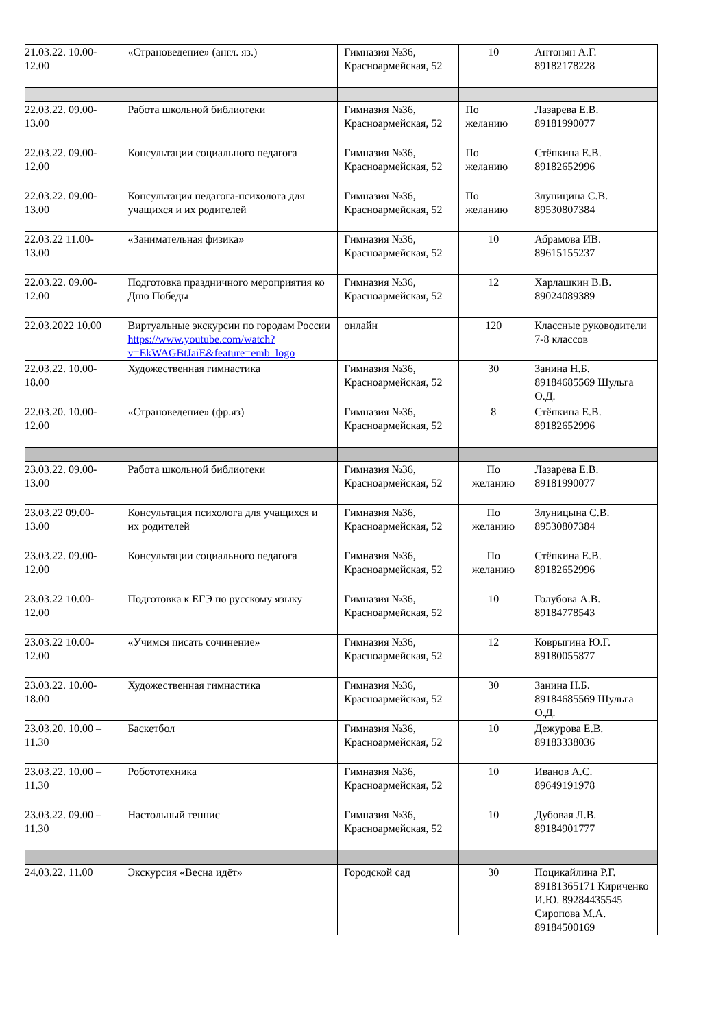| 21.03.22. 10.00-12.00 | «Страноведение» (англ. яз.) | Гимназия №36, Красноармейская, 52 | 10 | Антонян А.Г. 89182178228 |
| 22.03.22. 09.00-13.00 | Работа школьной библиотеки | Гимназия №36, Красноармейская, 52 | По желанию | Лазарева Е.В. 89181990077 |
| 22.03.22. 09.00-12.00 | Консультации социального педагога | Гимназия №36, Красноармейская, 52 | По желанию | Стёпкина Е.В. 89182652996 |
| 22.03.22. 09.00-13.00 | Консультация педагога-психолога для учащихся и их родителей | Гимназия №36, Красноармейская, 52 | По желанию | Злуницина С.В. 89530807384 |
| 22.03.22 11.00-13.00 | «Занимательная физика» | Гимназия №36, Красноармейская, 52 | 10 | Абрамова ИВ. 89615155237 |
| 22.03.22. 09.00-12.00 | Подготовка праздничного мероприятия ко Дню Победы | Гимназия №36, Красноармейская, 52 | 12 | Харлашкин В.В. 89024089389 |
| 22.03.2022 10.00 | Виртуальные экскурсии по городам России https://www.youtube.com/watch?v=EkWAGBtJaiE&feature=emb_logo | онлайн | 120 | Классные руководители 7-8 классов |
| 22.03.22. 10.00-18.00 | Художественная гимнастика | Гимназия №36, Красноармейская, 52 | 30 | Занина Н.Б. 89184685569 Шульга О.Д. |
| 22.03.20. 10.00-12.00 | «Страноведение» (фр.яз) | Гимназия №36, Красноармейская, 52 | 8 | Стёпкина Е.В. 89182652996 |
| 23.03.22. 09.00-13.00 | Работа школьной библиотеки | Гимназия №36, Красноармейская, 52 | По желанию | Лазарева Е.В. 89181990077 |
| 23.03.22 09.00-13.00 | Консультация психолога для учащихся и их родителей | Гимназия №36, Красноармейская, 52 | По желанию | Злуницына С.В. 89530807384 |
| 23.03.22. 09.00-12.00 | Консультации социального педагога | Гимназия №36, Красноармейская, 52 | По желанию | Стёпкина Е.В. 89182652996 |
| 23.03.22 10.00-12.00 | Подготовка к ЕГЭ по русскому языку | Гимназия №36, Красноармейская, 52 | 10 | Голубова А.В. 89184778543 |
| 23.03.22 10.00-12.00 | «Учимся писать сочинение» | Гимназия №36, Красноармейская, 52 | 12 | Коврыгина Ю.Г. 89180055877 |
| 23.03.22. 10.00-18.00 | Художественная гимнастика | Гимназия №36, Красноармейская, 52 | 30 | Занина Н.Б. 89184685569 Шульга О.Д. |
| 23.03.20. 10.00 – 11.30 | Баскетбол | Гимназия №36, Красноармейская, 52 | 10 | Дежурова Е.В. 89183338036 |
| 23.03.22. 10.00 – 11.30 | Робототехника | Гимназия №36, Красноармейская, 52 | 10 | Иванов А.С. 89649191978 |
| 23.03.22. 09.00 – 11.30 | Настольный теннис | Гимназия №36, Красноармейская, 52 | 10 | Дубовая Л.В. 89184901777 |
| 24.03.22. 11.00 | Экскурсия «Весна идёт» | Городской сад | 30 | Поцикайлина Р.Г. 89181365171 Кириченко И.Ю. 89284435545 Сиропова М.А. 89184500169 |